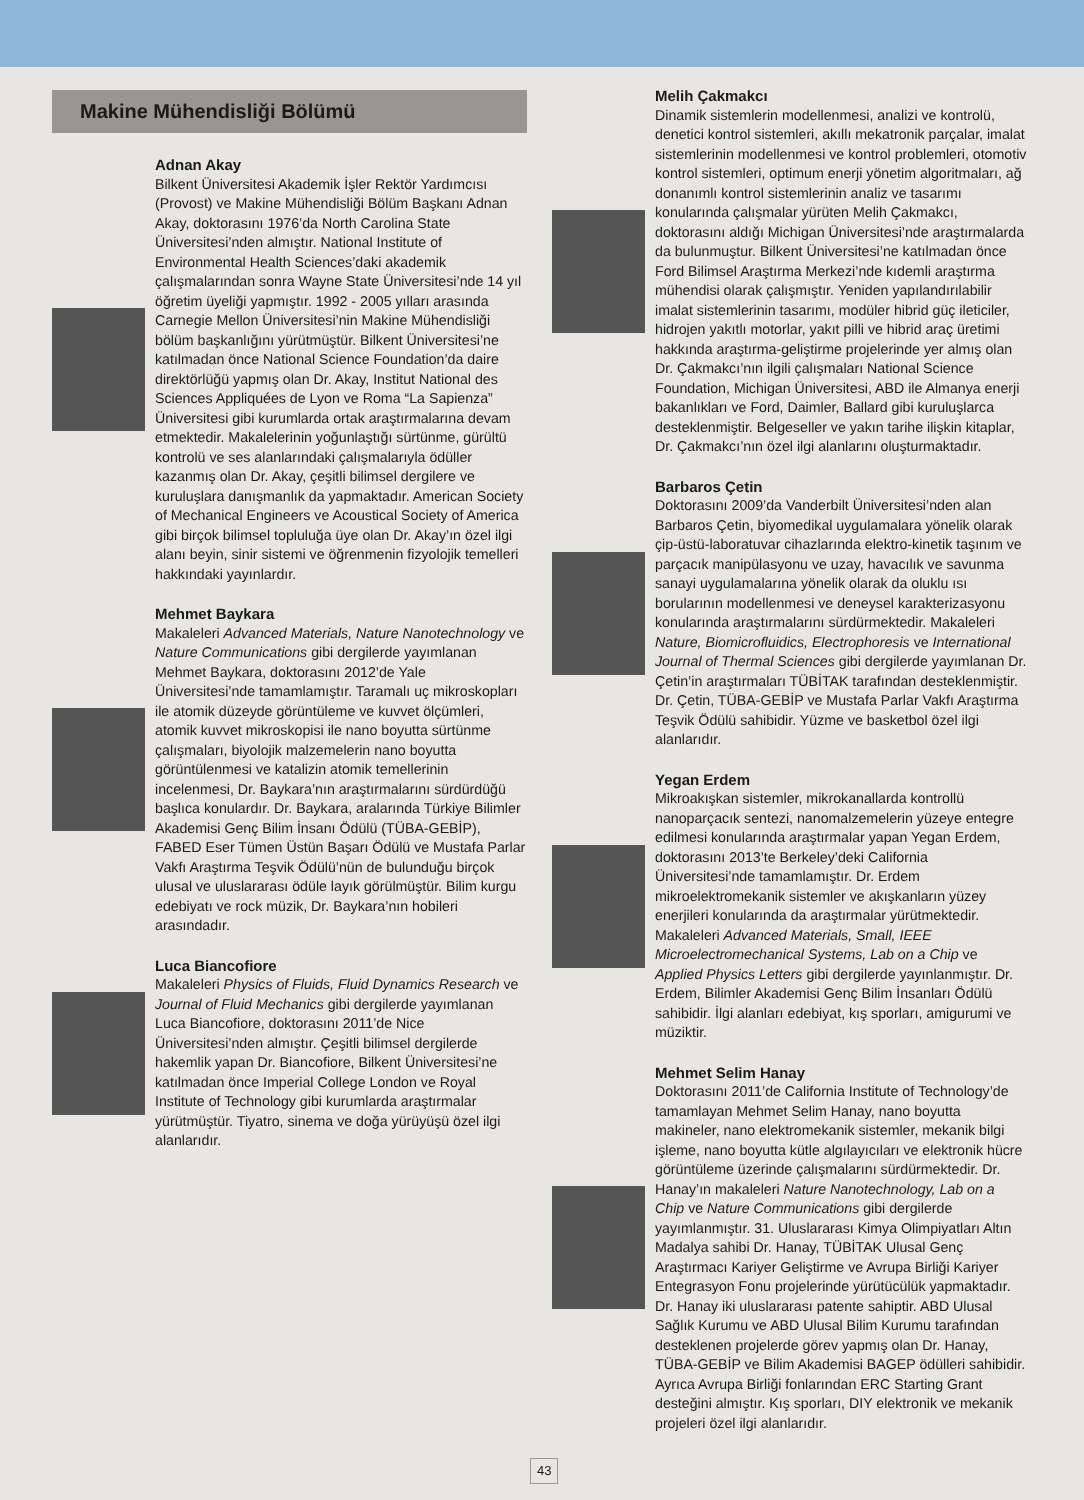Makine Mühendisliği Bölümü
Adnan Akay
Bilkent Üniversitesi Akademik İşler Rektör Yardımcısı (Provost) ve Makine Mühendisliği Bölüm Başkanı Adnan Akay, doktorasını 1976’da North Carolina State Üniversitesi’nden almıştır. National Institute of Environmental Health Sciences’daki akademik çalışmalarından sonra Wayne State Üniversitesi’nde 14 yıl öğretim üyeliği yapmıştır. 1992 - 2005 yılları arasında Carnegie Mellon Üniversitesi’nin Makine Mühendisliği bölüm başkanlığını yürütmüştür. Bilkent Üniversitesi’ne katılmadan önce National Science Foundation’da daire direktörlüğü yapmış olan Dr. Akay, Institut National des Sciences Appliquées de Lyon ve Roma “La Sapienza” Üniversitesi gibi kurumlarda ortak araştırmalarına devam etmektedir. Makalelerinin yoğunlaştığı sürtünme, gürültü kontrolü ve ses alanlarındaki çalışmalarıyla ödüller kazanmış olan Dr. Akay, çeşitli bilimsel dergilere ve kuruluşlara danışmanlık da yapmaktadır. American Society of Mechanical Engineers ve Acoustical Society of America gibi birçok bilimsel topluluğa üye olan Dr. Akay’ın özel ilgi alanı beyin, sinir sistemi ve öğrenmenin fizyolojik temelleri hakkındaki yayınlardır.
Mehmet Baykara
Makaleleri Advanced Materials, Nature Nanotechnology ve Nature Communications gibi dergilerde yayımlanan Mehmet Baykara, doktorasını 2012’de Yale Üniversitesi’nde tamamlamıştır. Taramalı uç mikroskopları ile atomik düzeyde görüntüleme ve kuvvet ölçümleri, atomik kuvvet mikroskopisi ile nano boyutta sürtünme çalışmaları, biyolojik malzemelerin nano boyutta görüntülenmesi ve katalizin atomik temellerinin incelenmesi, Dr. Baykara’nın araştırmalarını sürdürdüğü başlıca konulardır. Dr. Baykara, aralarında Türkiye Bilimler Akademisi Genç Bilim İnsanı Ödülü (TÜBA-GEBİP), FABED Eser Tümen Üstün Başarı Ödülü ve Mustafa Parlar Vakfı Araştırma Teşvik Ödülü’nün de bulunduğu birçok ulusal ve uluslararası ödüle layık görülmüştür. Bilim kurgu edebiyatı ve rock müzik, Dr. Baykara’nın hobileri arasındadır.
Luca Biancofiore
Makaleleri Physics of Fluids, Fluid Dynamics Research ve Journal of Fluid Mechanics gibi dergilerde yayımlanan Luca Biancofiore, doktorasını 2011’de Nice Üniversitesi’nden almıştır. Çeşitli bilimsel dergilerde hakemlik yapan Dr. Biancofiore, Bilkent Üniversitesi’ne katılmadan önce Imperial College London ve Royal Institute of Technology gibi kurumlarda araştırmalar yürütmüştür. Tiyatro, sinema ve doğa yürüyüşü özel ilgi alanlarıdır.
Melih Çakmakcı
Dinamik sistemlerin modellenmesi, analizi ve kontrolü, denetici kontrol sistemleri, akıllı mekatronik parçalar, imalat sistemlerinin modellenmesi ve kontrol problemleri, otomotiv kontrol sistemleri, optimum enerji yönetim algoritmaları, ağ donanımlı kontrol sistemlerinin analiz ve tasarımı konularında çalışmalar yürüten Melih Çakmakcı, doktorasını aldığı Michigan Üniversitesi’nde araştırmalarda da bulunmuştur. Bilkent Üniversitesi’ne katılmadan önce Ford Bilimsel Araştırma Merkezi’nde kıdemli araştırma mühendisi olarak çalışmıştır. Yeniden yapılandırılabilir imalat sistemlerinin tasarımı, modüler hibrid güç ileticiler, hidrojen yakıtlı motorlar, yakıt pilli ve hibrid araç üretimi hakkında araştırma-geliştirme projelerinde yer almış olan Dr. Çakmakcı’nın ilgili çalışmaları National Science Foundation, Michigan Üniversitesi, ABD ile Almanya enerji bakanlıkları ve Ford, Daimler, Ballard gibi kuruluşlarca desteklenmiştir. Belgeseller ve yakın tarihe ilişkin kitaplar, Dr. Çakmakcı’nın özel ilgi alanlarını oluşturmaktadır.
Barbaros Çetin
Doktorasını 2009’da Vanderbilt Üniversitesi’nden alan Barbaros Çetin, biyomedikal uygulamalara yönelik olarak çip-üstü-laboratuvar cihazlarında elektro-kinetik taşınım ve parçacık manipülasyonu ve uzay, havacılık ve savunma sanayi uygulamalarına yönelik olarak da oluklu ısı borularının modellenmesi ve deneysel karakterizasyonu konularında araştırmalarını sürdürmektedir. Makaleleri Nature, Biomicrofluidics, Electrophoresis ve International Journal of Thermal Sciences gibi dergilerde yayımlanan Dr. Çetin’in araştırmaları TÜBİTAK tarafından desteklenmiştir. Dr. Çetin, TÜBA-GEBİP ve Mustafa Parlar Vakfı Araştırma Teşvik Ödülü sahibidir. Yüzme ve basketbol özel ilgi alanlarıdır.
Yegan Erdem
Mikroakışkan sistemler, mikrokanallarda kontrollü nanoparçacık sentezi, nanomalzemelerin yüzeye entegre edilmesi konularında araştırmalar yapan Yegan Erdem, doktorasını 2013’te Berkeley’deki California Üniversitesi’nde tamamlamıştır. Dr. Erdem mikroelektromekanik sistemler ve akışkanların yüzey enerjileri konularında da araştırmalar yürütmektedir. Makaleleri Advanced Materials, Small, IEEE Microelectromechanical Systems, Lab on a Chip ve Applied Physics Letters gibi dergilerde yayınlanmıştır. Dr. Erdem, Bilimler Akademisi Genç Bilim İnsanları Ödülü sahibidir. İlgi alanları edebiyat, kış sporları, amigurumi ve müziktir.
Mehmet Selim Hanay
Doktorasını 2011’de California Institute of Technology’de tamamlayan Mehmet Selim Hanay, nano boyutta makineler, nano elektromekanik sistemler, mekanik bilgi işleme, nano boyutta kütle algılayıcıları ve elektronik hücre görüntüleme üzerinde çalışmalarını sürdürmektedir. Dr. Hanay’ın makaleleri Nature Nanotechnology, Lab on a Chip ve Nature Communications gibi dergilerde yayımlanmıştır. 31. Uluslararası Kimya Olimpiyatları Altın Madalya sahibi Dr. Hanay, TÜBİTAK Ulusal Genç Araştırmacı Kariyer Geliştirme ve Avrupa Birliği Kariyer Entegrasyon Fonu projelerinde yürütücülük yapmaktadır. Dr. Hanay iki uluslararası patente sahiptir. ABD Ulusal Sağlık Kurumu ve ABD Ulusal Bilim Kurumu tarafından desteklenen projelerde görev yapmış olan Dr. Hanay, TÜBA-GEBİP ve Bilim Akademisi BAGEP ödülleri sahibidir. Ayrıca Avrupa Birliği fonlarından ERC Starting Grant desteğini almıştır. Kış sporları, DIY elektronik ve mekanik projeleri özel ilgi alanlarıdır.
43